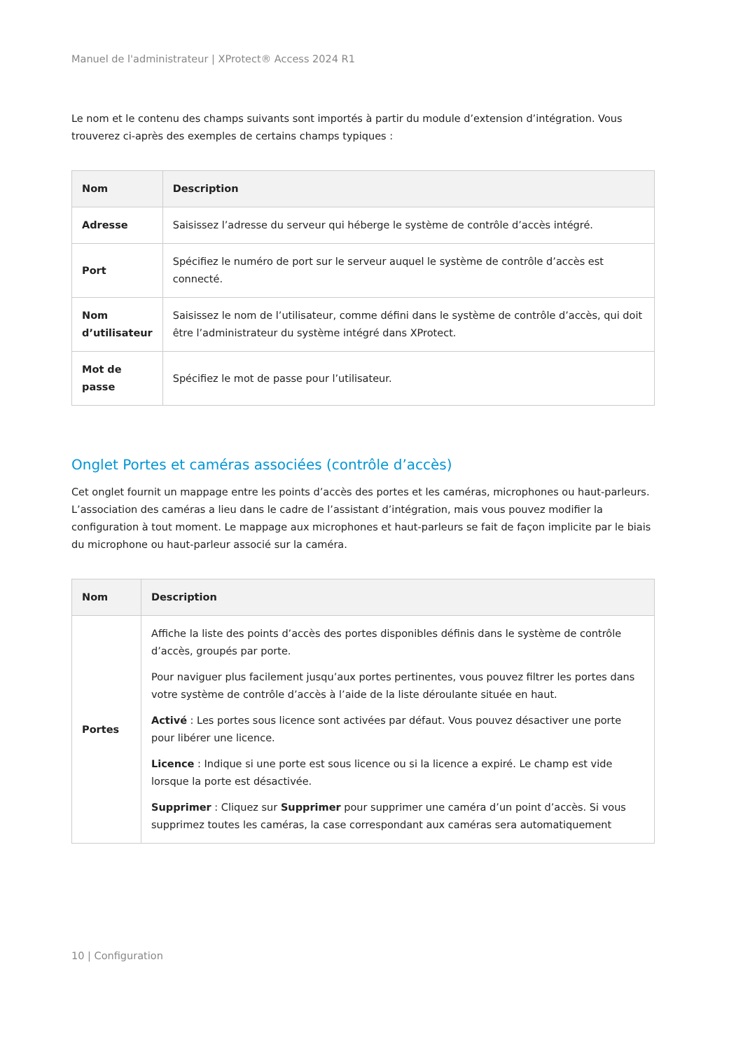Manuel de l'administrateur | XProtect® Access 2024 R1
Le nom et le contenu des champs suivants sont importés à partir du module d’extension d’intégration. Vous trouverez ci-après des exemples de certains champs typiques :
| Nom | Description |
| --- | --- |
| Adresse | Saisissez l’adresse du serveur qui héberge le système de contrôle d’accès intégré. |
| Port | Spécifiez le numéro de port sur le serveur auquel le système de contrôle d’accès est connecté. |
| Nom d’utilisateur | Saisissez le nom de l’utilisateur, comme défini dans le système de contrôle d’accès, qui doit être l’administrateur du système intégré dans XProtect. |
| Mot de passe | Spécifiez le mot de passe pour l’utilisateur. |
Onglet Portes et caméras associées (contrôle d’accès)
Cet onglet fournit un mappage entre les points d’accès des portes et les caméras, microphones ou haut-parleurs. L’association des caméras a lieu dans le cadre de l’assistant d’intégration, mais vous pouvez modifier la configuration à tout moment. Le mappage aux microphones et haut-parleurs se fait de façon implicite par le biais du microphone ou haut-parleur associé sur la caméra.
| Nom | Description |
| --- | --- |
| Portes | Affiche la liste des points d’accès des portes disponibles définis dans le système de contrôle d’accès, groupés par porte. Pour naviguer plus facilement jusqu’aux portes pertinentes, vous pouvez filtrer les portes dans votre système de contrôle d’accès à l’aide de la liste déroulante située en haut. Activé : Les portes sous licence sont activées par défaut. Vous pouvez désactiver une porte pour libérer une licence. Licence : Indique si une porte est sous licence ou si la licence a expiré. Le champ est vide lorsque la porte est désactivée. Supprimer : Cliquez sur Supprimer pour supprimer une caméra d’un point d’accès. Si vous supprimez toutes les caméras, la case correspondant aux caméras sera automatiquement |
10 | Configuration